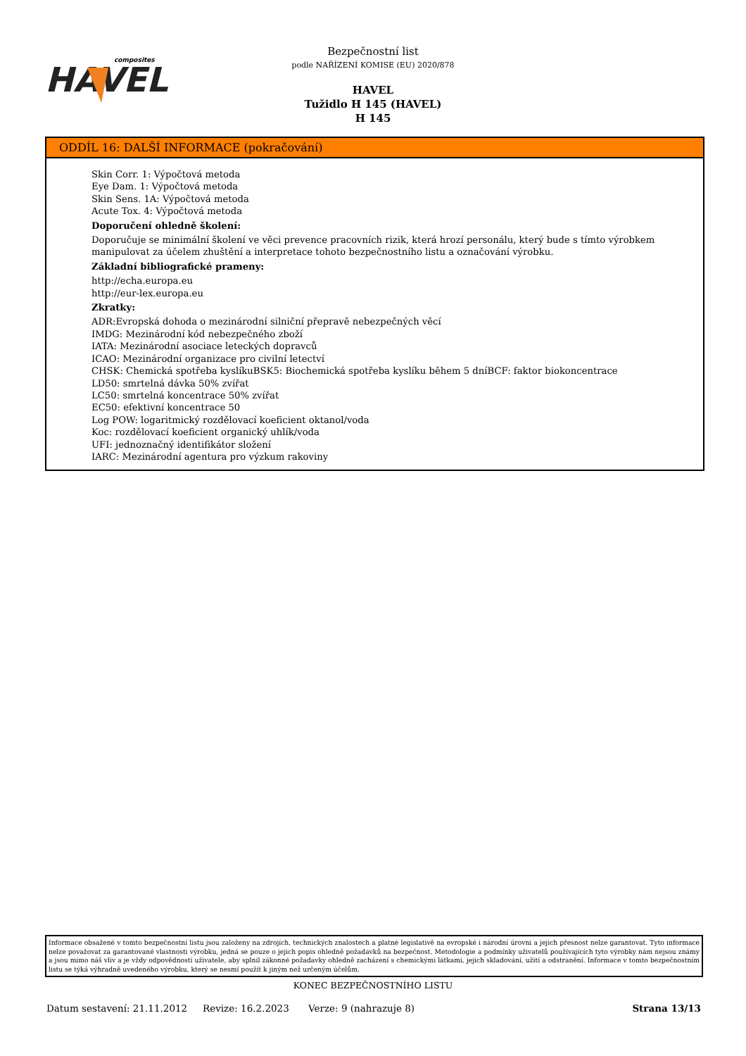composites
HAVEL
Bezpečnostní list
podle NAŘÍZENÍ KOMISE (EU) 2020/878
HAVEL
Tužidlo H 145 (HAVEL)
H 145
ODDÍL 16: DALŠÍ INFORMACE (pokračování)
Skin Corr. 1: Výpočtová metoda
Eye Dam. 1: Výpočtová metoda
Skin Sens. 1A: Výpočtová metoda
Acute Tox. 4: Výpočtová metoda
Doporučení ohledně školení:
Doporučuje se minimální školení ve věci prevence pracovních rizik, která hrozí personálu, který bude s tímto výrobkem manipulovat za účelem zhuštění a interpretace tohoto bezpečnostního listu a označování výrobku.
Základní bibliografické prameny:
http://echa.europa.eu
http://eur-lex.europa.eu
Zkratky:
ADR:Evropská dohoda o mezinárodní silniční přepravě nebezpečných věcí
IMDG: Mezinárodní kód nebezpečného zboží
IATA: Mezinárodní asociace leteckých dopravců
ICAO: Mezinárodní organizace pro civilní letectví
CHSK: Chemická spotřeba kyslíkuBSK5: Biochemická spotřeba kyslíku během 5 dníBCF: faktor biokoncentrace
LD50: smrtelná dávka 50% zvířat
LC50: smrtelná koncentrace 50% zvířat
EC50: efektivní koncentrace 50
Log POW: logaritmický rozdělovací koeficient oktanol/voda
Koc: rozdělovací koeficient organický uhlík/voda
UFI: jednoznačný identifikátor složení
IARC: Mezinárodní agentura pro výzkum rakoviny
Informace obsažené v tomto bezpečnostní listu jsou založeny na zdrojích, technických znalostech a platné legislativě na evropské i národní úrovni a jejich přesnost nelze garantovat. Tyto informace nelze považovat za garantované vlastnosti výrobku, jedná se pouze o jejich popis ohledně požadavků na bezpečnost. Metodologie a podmínky uživatelů používajících tyto výrobky nám nejsou známy a jsou mimo náš vliv a je vždy odpovědností uživatele, aby splnil zákonné požadavky ohledně zacházení s chemickými látkami, jejich skladování, užití a odstranění. Informace v tomto bezpečnostním listu se týká výhradně uvedeného výrobku, který se nesmí použít k jiným než určeným účelům.
KONEC BEZPEČNOSTNÍHO LISTU
Datum sestavení: 21.11.2012 Revize: 16.2.2023 Verze: 9 (nahrazuje 8) Strana 13/13